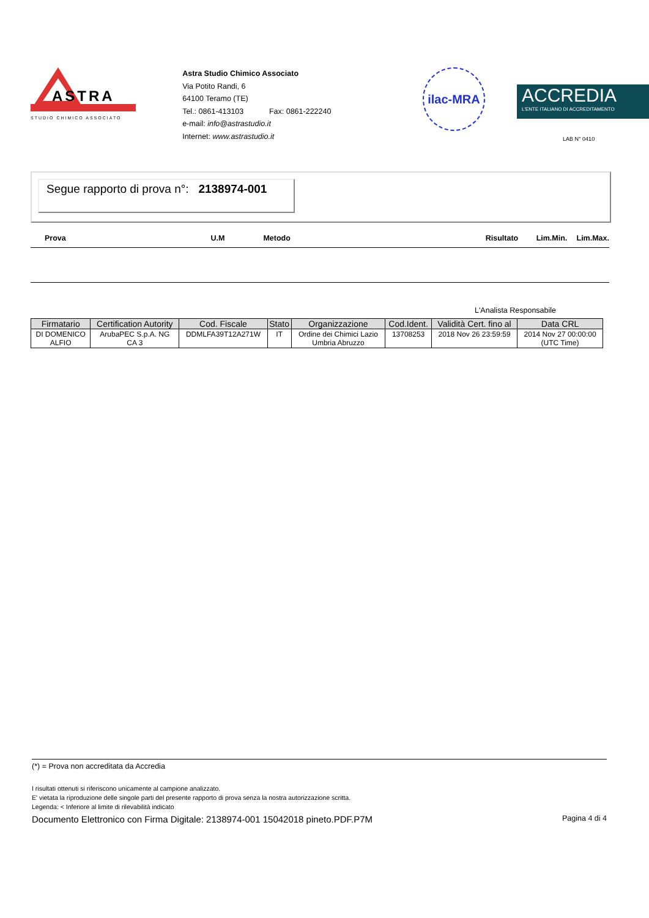ASTRA
STUDIO CHIMICO ASSOCIATO
Astra Studio Chimico Associato
Via Potito Randi, 6
64100 Teramo (TE)
Tel.: 0861-413103 Fax: 0861-222240
e-mail: info@astrastudio.it
Internet: www.astrastudio.it
ilac-MRA
ACCREDIA
L'ENTE ITALIANO DI ACCREDITAMENTO
LAB N° 0410
Segue rapporto di prova n°: 2138974-001
Prova U.M Metodo Risultato Lim.Min. Lim.Max.
L'Analista Responsabile
| Firmatario | Certification Autority | Cod. Fiscale | Stato | Organizzazione | Cod.Ident. | Validità Cert. fino al | Data CRL |
| --- | --- | --- | --- | --- | --- | --- | --- |
| DI DOMENICO ALFIO | ArubaPEC S.p.A. NG CA 3 | DDMLFA39T12A271W | IT | Ordine dei Chimici Lazio Umbria Abruzzo | 13708253 | 2018 Nov 26 23:59:59 | 2014 Nov 27 00:00:00 (UTC Time) |
(*) = Prova non accreditata da Accredia
I risultati ottenuti si riferiscono unicamente al campione analizzato.
E' vietata la riproduzione delle singole parti del presente rapporto di prova senza la nostra autorizzazione scritta.
Legenda: < Inferiore al limite di rilevabilità indicato
Documento Elettronico con Firma Digitale: 2138974-001 15042018 pineto.PDF.P7M Pagina 4 di 4